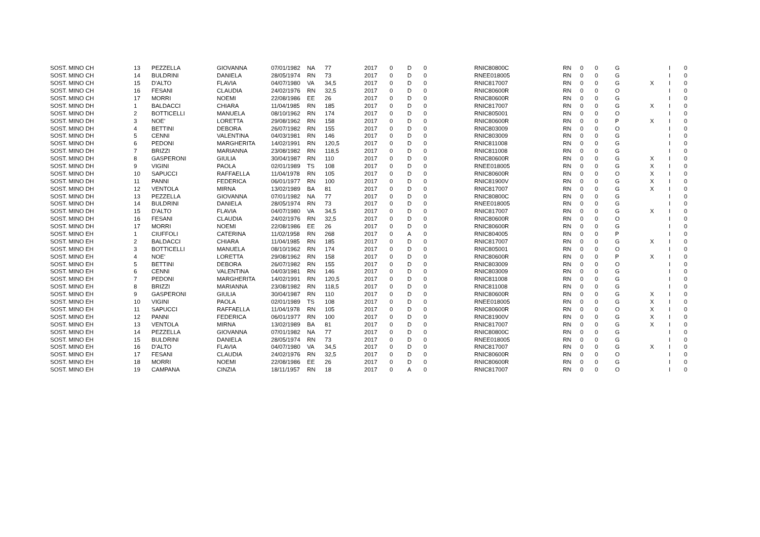| SOST. MINO CH | 13 | PEZZELLA | GIOVANNA | 07/01/1982 | NA | 77 | 2017 | 0 | D | 0 | RNIC80800C | RN | 0 | 0 | G | | I | 0 |
| SOST. MINO CH | 14 | BULDRINI | DANIELA | 28/05/1974 | RN | 73 | 2017 | 0 | D | 0 | RNEE018005 | RN | 0 | 0 | G | | I | 0 |
| SOST. MINO CH | 15 | D'ALTO | FLAVIA | 04/07/1980 | VA | 34,5 | 2017 | 0 | D | 0 | RNIC817007 | RN | 0 | 0 | G | X | I | 0 |
| SOST. MINO CH | 16 | FESANI | CLAUDIA | 24/02/1976 | RN | 32,5 | 2017 | 0 | D | 0 | RNIC80600R | RN | 0 | 0 | O | | I | 0 |
| SOST. MINO CH | 17 | MORRI | NOEMI | 22/08/1986 | EE | 26 | 2017 | 0 | D | 0 | RNIC80600R | RN | 0 | 0 | G | | I | 0 |
| SOST. MINO DH | 1 | BALDACCI | CHIARA | 11/04/1985 | RN | 185 | 2017 | 0 | D | 0 | RNIC817007 | RN | 0 | 0 | G | X | I | 0 |
| SOST. MINO DH | 2 | BOTTICELLI | MANUELA | 08/10/1962 | RN | 174 | 2017 | 0 | D | 0 | RNIC805001 | RN | 0 | 0 | O | | I | 0 |
| SOST. MINO DH | 3 | NOE' | LORETTA | 29/08/1962 | RN | 158 | 2017 | 0 | D | 0 | RNIC80600R | RN | 0 | 0 | P | X | I | 0 |
| SOST. MINO DH | 4 | BETTINI | DEBORA | 26/07/1982 | RN | 155 | 2017 | 0 | D | 0 | RNIC803009 | RN | 0 | 0 | O | | I | 0 |
| SOST. MINO DH | 5 | CENNI | VALENTINA | 04/03/1981 | RN | 146 | 2017 | 0 | D | 0 | RNIC803009 | RN | 0 | 0 | G | | I | 0 |
| SOST. MINO DH | 6 | PEDONI | MARGHERITA | 14/02/1991 | RN | 120,5 | 2017 | 0 | D | 0 | RNIC811008 | RN | 0 | 0 | G | | I | 0 |
| SOST. MINO DH | 7 | BRIZZI | MARIANNA | 23/08/1982 | RN | 118,5 | 2017 | 0 | D | 0 | RNIC811008 | RN | 0 | 0 | G | | I | 0 |
| SOST. MINO DH | 8 | GASPERONI | GIULIA | 30/04/1987 | RN | 110 | 2017 | 0 | D | 0 | RNIC80600R | RN | 0 | 0 | G | X | I | 0 |
| SOST. MINO DH | 9 | VIGINI | PAOLA | 02/01/1989 | TS | 108 | 2017 | 0 | D | 0 | RNEE018005 | RN | 0 | 0 | G | X | I | 0 |
| SOST. MINO DH | 10 | SAPUCCI | RAFFAELLA | 11/04/1978 | RN | 105 | 2017 | 0 | D | 0 | RNIC80600R | RN | 0 | 0 | O | X | I | 0 |
| SOST. MINO DH | 11 | PANNI | FEDERICA | 06/01/1977 | RN | 100 | 2017 | 0 | D | 0 | RNIC81900V | RN | 0 | 0 | G | X | I | 0 |
| SOST. MINO DH | 12 | VENTOLA | MIRNA | 13/02/1989 | BA | 81 | 2017 | 0 | D | 0 | RNIC817007 | RN | 0 | 0 | G | X | I | 0 |
| SOST. MINO DH | 13 | PEZZELLA | GIOVANNA | 07/01/1982 | NA | 77 | 2017 | 0 | D | 0 | RNIC80800C | RN | 0 | 0 | G | | I | 0 |
| SOST. MINO DH | 14 | BULDRINI | DANIELA | 28/05/1974 | RN | 73 | 2017 | 0 | D | 0 | RNEE018005 | RN | 0 | 0 | G | | I | 0 |
| SOST. MINO DH | 15 | D'ALTO | FLAVIA | 04/07/1980 | VA | 34,5 | 2017 | 0 | D | 0 | RNIC817007 | RN | 0 | 0 | G | X | I | 0 |
| SOST. MINO DH | 16 | FESANI | CLAUDIA | 24/02/1976 | RN | 32,5 | 2017 | 0 | D | 0 | RNIC80600R | RN | 0 | 0 | O | | I | 0 |
| SOST. MINO DH | 17 | MORRI | NOEMI | 22/08/1986 | EE | 26 | 2017 | 0 | D | 0 | RNIC80600R | RN | 0 | 0 | G | | I | 0 |
| SOST. MINO EH | 1 | CIUFFOLI | CATERINA | 11/02/1958 | RN | 268 | 2017 | 0 | A | 0 | RNIC804005 | RN | 0 | 0 | P | | I | 0 |
| SOST. MINO EH | 2 | BALDACCI | CHIARA | 11/04/1985 | RN | 185 | 2017 | 0 | D | 0 | RNIC817007 | RN | 0 | 0 | G | X | I | 0 |
| SOST. MINO EH | 3 | BOTTICELLI | MANUELA | 08/10/1962 | RN | 174 | 2017 | 0 | D | 0 | RNIC805001 | RN | 0 | 0 | O | | I | 0 |
| SOST. MINO EH | 4 | NOE' | LORETTA | 29/08/1962 | RN | 158 | 2017 | 0 | D | 0 | RNIC80600R | RN | 0 | 0 | P | X | I | 0 |
| SOST. MINO EH | 5 | BETTINI | DEBORA | 26/07/1982 | RN | 155 | 2017 | 0 | D | 0 | RNIC803009 | RN | 0 | 0 | O | | I | 0 |
| SOST. MINO EH | 6 | CENNI | VALENTINA | 04/03/1981 | RN | 146 | 2017 | 0 | D | 0 | RNIC803009 | RN | 0 | 0 | G | | I | 0 |
| SOST. MINO EH | 7 | PEDONI | MARGHERITA | 14/02/1991 | RN | 120,5 | 2017 | 0 | D | 0 | RNIC811008 | RN | 0 | 0 | G | | I | 0 |
| SOST. MINO EH | 8 | BRIZZI | MARIANNA | 23/08/1982 | RN | 118,5 | 2017 | 0 | D | 0 | RNIC811008 | RN | 0 | 0 | G | | I | 0 |
| SOST. MINO EH | 9 | GASPERONI | GIULIA | 30/04/1987 | RN | 110 | 2017 | 0 | D | 0 | RNIC80600R | RN | 0 | 0 | G | X | I | 0 |
| SOST. MINO EH | 10 | VIGINI | PAOLA | 02/01/1989 | TS | 108 | 2017 | 0 | D | 0 | RNEE018005 | RN | 0 | 0 | G | X | I | 0 |
| SOST. MINO EH | 11 | SAPUCCI | RAFFAELLA | 11/04/1978 | RN | 105 | 2017 | 0 | D | 0 | RNIC80600R | RN | 0 | 0 | O | X | I | 0 |
| SOST. MINO EH | 12 | PANNI | FEDERICA | 06/01/1977 | RN | 100 | 2017 | 0 | D | 0 | RNIC81900V | RN | 0 | 0 | G | X | I | 0 |
| SOST. MINO EH | 13 | VENTOLA | MIRNA | 13/02/1989 | BA | 81 | 2017 | 0 | D | 0 | RNIC817007 | RN | 0 | 0 | G | X | I | 0 |
| SOST. MINO EH | 14 | PEZZELLA | GIOVANNA | 07/01/1982 | NA | 77 | 2017 | 0 | D | 0 | RNIC80800C | RN | 0 | 0 | G | | I | 0 |
| SOST. MINO EH | 15 | BULDRINI | DANIELA | 28/05/1974 | RN | 73 | 2017 | 0 | D | 0 | RNEE018005 | RN | 0 | 0 | G | | I | 0 |
| SOST. MINO EH | 16 | D'ALTO | FLAVIA | 04/07/1980 | VA | 34,5 | 2017 | 0 | D | 0 | RNIC817007 | RN | 0 | 0 | G | X | I | 0 |
| SOST. MINO EH | 17 | FESANI | CLAUDIA | 24/02/1976 | RN | 32,5 | 2017 | 0 | D | 0 | RNIC80600R | RN | 0 | 0 | O | | I | 0 |
| SOST. MINO EH | 18 | MORRI | NOEMI | 22/08/1986 | EE | 26 | 2017 | 0 | D | 0 | RNIC80600R | RN | 0 | 0 | G | | I | 0 |
| SOST. MINO EH | 19 | CAMPANA | CINZIA | 18/11/1957 | RN | 18 | 2017 | 0 | A | 0 | RNIC817007 | RN | 0 | 0 | O | | I | 0 |